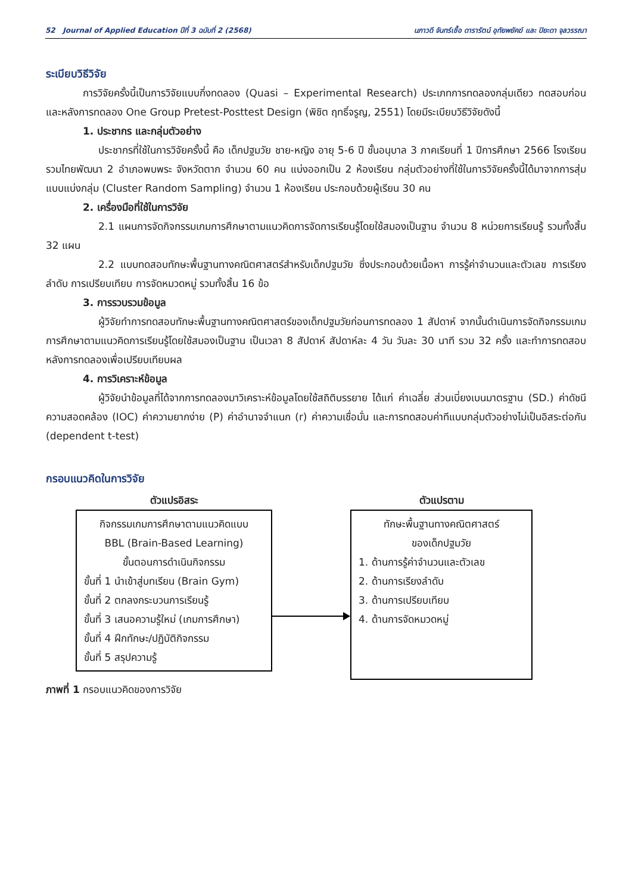52 Journal of Applied Education ปีที่ 3 ฉบับที่ 2 (2568) นภาวดี จันทร์เชื้อ ดารารัตน์ อุทัยพยัคฆ์ และ ปิยะดา จุลวรรณา
ระเบียบวิธีวิจัย
การวิจัยครั้งนี้เป็นการวิจัยแบบกึ่งทดลอง (Quasi – Experimental Research) ประเภทการทดลองกลุ่มเดียว ทดสอบก่อนและหลังการทดลอง One Group Pretest-Posttest Design (พิชิต ฤทธิ์จรูญ, 2551) โดยมีระเบียบวิธีวิจัยดังนี้
1. ประชากร และกลุ่มตัวอย่าง
ประชากรที่ใช้ในการวิจัยครั้งนี้ คือ เด็กปฐมวัย ชาย-หญิง อายุ 5-6 ปี ชั้นอนุบาล 3 ภาคเรียนที่ 1 ปีการศึกษา 2566 โรงเรียนรวมไทยพัฒนา 2 อำเภอพบพระ จังหวัดตาก จำนวน 60 คน แบ่งออกเป็น 2 ห้องเรียน กลุ่มตัวอย่างที่ใช้ในการวิจัยครั้งนี้ได้มาจากการสุ่มแบบแบ่งกลุ่ม (Cluster Random Sampling) จำนวน 1 ห้องเรียน ประกอบด้วยผู้เรียน 30 คน
2. เครื่องมือที่ใช้ในการวิจัย
2.1 แผนการจัดกิจกรรมเกมการศึกษาตามแนวคิดการจัดการเรียนรู้โดยใช้สมองเป็นฐาน จำนวน 8 หน่วยการเรียนรู้ รวมทั้งสิ้น 32 แผน
2.2 แบบทดสอบทักษะพื้นฐานทางคณิตศาสตร์สำหรับเด็กปฐมวัย ซึ่งประกอบด้วยเนื้อหา การรู้ค่าจำนวนและตัวเลข การเรียงลำดับ การเปรียบเทียบ การจัดหมวดหมู่ รวมทั้งสิ้น 16 ข้อ
3. การรวบรวมข้อมูล
ผู้วิจัยทำการทดสอบทักษะพื้นฐานทางคณิตศาสตร์ของเด็กปฐมวัยก่อนการทดลอง 1 สัปดาห์ จากนั้นดำเนินการจัดกิจกรรมเกมการศึกษาตามแนวคิดการเรียนรู้โดยใช้สมองเป็นฐาน เป็นเวลา 8 สัปดาห์ สัปดาห์ละ 4 วัน วันละ 30 นาที รวม 32 ครั้ง และทำการทดสอบหลังการทดลองเพื่อเปรียบเทียบผล
4. การวิเคราะห์ข้อมูล
ผู้วิจัยนำข้อมูลที่ได้จากการทดลองมาวิเคราะห์ข้อมูลโดยใช้สถิติบรรยาย ได้แก่ ค่าเฉลี่ย ส่วนเบี่ยงเบนมาตรฐาน (SD.) ค่าดัชนีความสอดคล้อง (IOC) ค่าความยากง่าย (P) ค่าอำนาจจำแนก (r) ค่าความเชื่อมั่น และการทดสอบค่าทีแบบกลุ่มตัวอย่างไม่เป็นอิสระต่อกัน (dependent t-test)
กรอบแนวคิดในการวิจัย
ตัวแปรอิสระ
กิจกรรมเกมการศึกษาตามแนวคิดแบบ
BBL (Brain-Based Learning)
ขั้นตอนการดำเนินกิจกรรม
ขั้นที่ 1 นำเข้าสู่บทเรียน (Brain Gym)
ขั้นที่ 2 ตกลงกระบวนการเรียนรู้
ขั้นที่ 3 เสนอความรู้ใหม่ (เกมการศึกษา)
ขั้นที่ 4 ฝึกทักษะ/ปฏิบัติกิจกรรม
ขั้นที่ 5 สรุปความรู้
ตัวแปรตาม
ทักษะพื้นฐานทางคณิตศาสตร์
ของเด็กปฐมวัย
1. ด้านการรู้ค่าจำนวนและตัวเลข
2. ด้านการเรียงลำดับ
3. ด้านการเปรียบเทียบ
4. ด้านการจัดหมวดหมู่
ภาพที่ 1 กรอบแนวคิดของการวิจัย